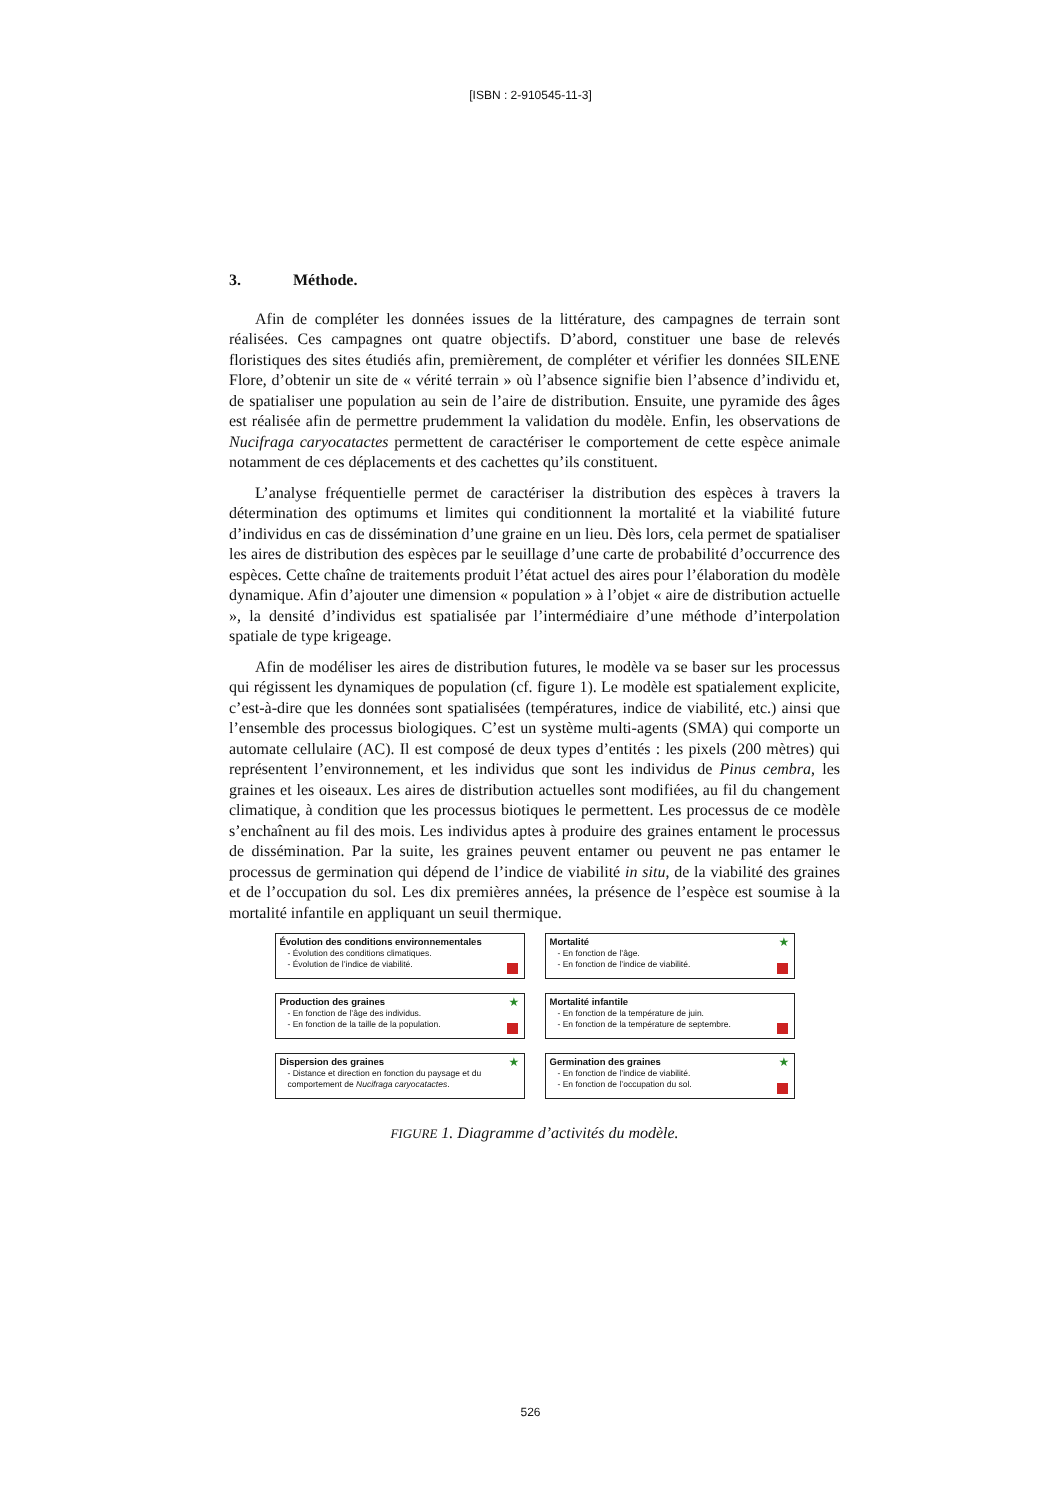[ISBN : 2-910545-11-3]
3. Méthode.
Afin de compléter les données issues de la littérature, des campagnes de terrain sont réalisées. Ces campagnes ont quatre objectifs. D’abord, constituer une base de relevés floristiques des sites étudiés afin, premièrement, de compléter et vérifier les données SILENE Flore, d’obtenir un site de « vérité terrain » où l’absence signifie bien l’absence d’individu et, de spatialiser une population au sein de l’aire de distribution. Ensuite, une pyramide des âges est réalisée afin de permettre prudemment la validation du modèle. Enfin, les observations de Nucifraga caryocatactes permettent de caractériser le comportement de cette espèce animale notamment de ces déplacements et des cachettes qu’ils constituent.
L’analyse fréquentielle permet de caractériser la distribution des espèces à travers la détermination des optimums et limites qui conditionnent la mortalité et la viabilité future d’individus en cas de dissémination d’une graine en un lieu. Dès lors, cela permet de spatialiser les aires de distribution des espèces par le seuillage d’une carte de probabilité d’occurrence des espèces. Cette chaîne de traitements produit l’état actuel des aires pour l’élaboration du modèle dynamique. Afin d’ajouter une dimension « population » à l’objet « aire de distribution actuelle », la densité d’individus est spatialisée par l’intermédiaire d’une méthode d’interpolation spatiale de type krigeage.
Afin de modéliser les aires de distribution futures, le modèle va se baser sur les processus qui régissent les dynamiques de population (cf. figure 1). Le modèle est spatialement explicite, c’est-à-dire que les données sont spatialisées (températures, indice de viabilité, etc.) ainsi que l’ensemble des processus biologiques. C’est un système multi-agents (SMA) qui comporte un automate cellulaire (AC). Il est composé de deux types d’entités : les pixels (200 mètres) qui représentent l’environnement, et les individus que sont les individus de Pinus cembra, les graines et les oiseaux. Les aires de distribution actuelles sont modifiées, au fil du changement climatique, à condition que les processus biotiques le permettent. Les processus de ce modèle s’enchaînent au fil des mois. Les individus aptes à produire des graines entament le processus de dissémination. Par la suite, les graines peuvent entamer ou peuvent ne pas entamer le processus de germination qui dépend de l’indice de viabilité in situ, de la viabilité des graines et de l’occupation du sol. Les dix premières années, la présence de l’espèce est soumise à la mortalité infantile en appliquant un seuil thermique.
Évolution des conditions environnementales
- Évolution des conditions climatiques.
- Évolution de l’indice de viabilité.
Mortalité
- En fonction de l’âge.
- En fonction de l’indice de viabilité.
★
Production des graines
- En fonction de l’âge des individus.
- En fonction de la taille de la population.
★
Mortalité infantile
- En fonction de la température de juin.
- En fonction de la température de septembre.
Dispersion des graines
- Distance et direction en fonction du paysage et du comportement de Nucifraga caryocatactes.
★
Germination des graines
- En fonction de l’indice de viabilité.
- En fonction de l’occupation du sol.
★
FIGURE 1. Diagramme d’activités du modèle.
526